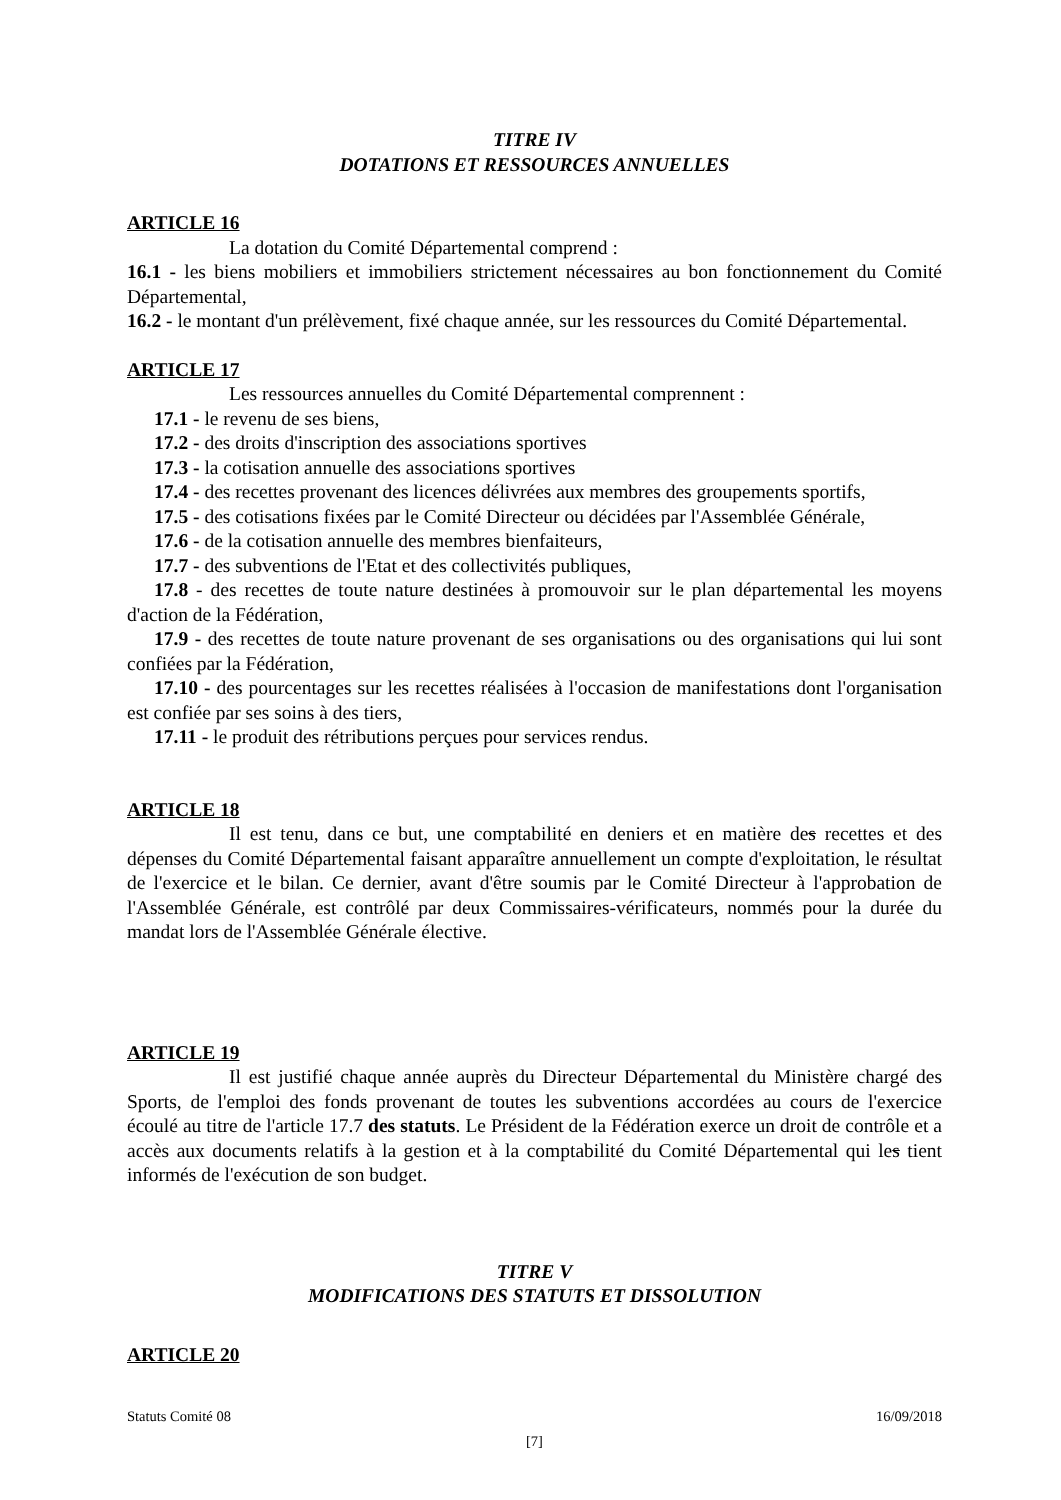TITRE IV
DOTATIONS ET RESSOURCES ANNUELLES
ARTICLE 16
La dotation du Comité Départemental comprend :
16.1 - les biens mobiliers et immobiliers strictement nécessaires au bon fonctionnement du Comité Départemental,
16.2 - le montant d'un prélèvement, fixé chaque année, sur les ressources du Comité Départemental.
ARTICLE 17
Les ressources annuelles du Comité Départemental comprennent :
17.1 - le revenu de ses biens,
17.2 - des droits d'inscription des associations sportives
17.3 - la cotisation annuelle des associations sportives
17.4 - des recettes provenant des licences délivrées aux membres des groupements sportifs,
17.5 - des cotisations fixées par le Comité Directeur ou décidées par l'Assemblée Générale,
17.6 - de la cotisation annuelle des membres bienfaiteurs,
17.7 - des subventions de l'Etat et des collectivités publiques,
17.8 - des recettes de toute nature destinées à promouvoir sur le plan départemental les moyens d'action de la Fédération,
17.9 - des recettes de toute nature provenant de ses organisations ou des organisations qui lui sont confiées par la Fédération,
17.10 - des pourcentages sur les recettes réalisées à l'occasion de manifestations dont l'organisation est confiée par ses soins à des tiers,
17.11 - le produit des rétributions perçues pour services rendus.
ARTICLE 18
Il est tenu, dans ce but, une comptabilité en deniers et en matière des recettes et des dépenses du Comité Départemental faisant apparaître annuellement un compte d'exploitation, le résultat de l'exercice et le bilan. Ce dernier, avant d'être soumis par le Comité Directeur à l'approbation de l'Assemblée Générale, est contrôlé par deux Commissaires-vérificateurs, nommés pour la durée du mandat lors de l'Assemblée Générale élective.
ARTICLE 19
Il est justifié chaque année auprès du Directeur Départemental du Ministère chargé des Sports, de l'emploi des fonds provenant de toutes les subventions accordées au cours de l'exercice écoulé au titre de l'article 17.7 des statuts. Le Président de la Fédération exerce un droit de contrôle et a accès aux documents relatifs à la gestion et à la comptabilité du Comité Départemental qui les tient informés de l'exécution de son budget.
TITRE V
MODIFICATIONS DES STATUTS ET DISSOLUTION
ARTICLE 20
Statuts Comité 08 16/09/2018
[7]